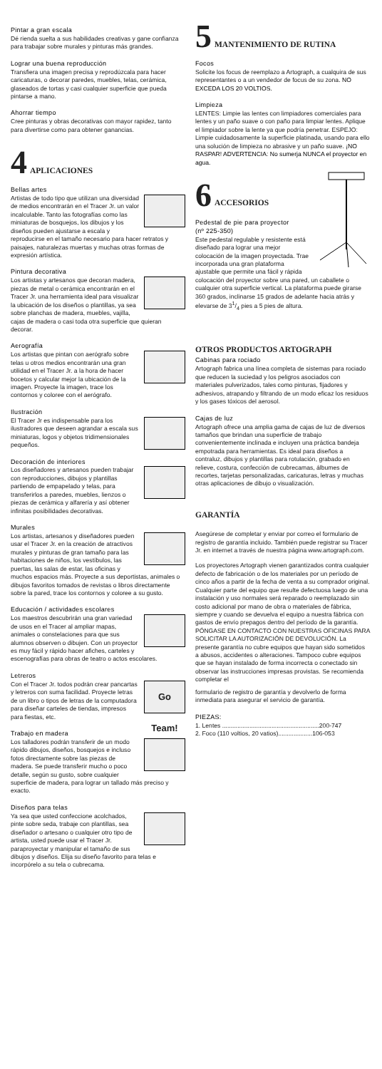Pintar a gran escala
Dé rienda suelta a sus habilidades creativas y gane confianza para trabajar sobre murales y pinturas más grandes.
Lograr una buena reproducción
Transfiera una imagen precisa y reprodúzcala para hacer caricaturas, o decorar paredes, muebles, telas, cerámica, glaseados de tortas y casi cualquier superficie que pueda pintarse a mano.
Ahorrar tiempo
Cree pinturas y obras decorativas con mayor rapidez, tanto para divertirse como para obtener ganancias.
4 APLICACIONES
Bellas artes
Artistas de todo tipo que utilizan una diversidad de medios encontrarán en el Tracer Jr. un valor incalculable. Tanto las fotografías como las miniaturas de bosquejos, los dibujos y los diseños pueden ajustarse a escala y reproducirse en el tamaño necesario para hacer retratos y paisajes, naturalezas muertas y muchas otras formas de expresión artística.
Pintura decorativa
Los artistas y artesanos que decoran madera, piezas de metal o cerámica encontrarán en el Tracer Jr. una herramienta ideal para visualizar la ubicación de los diseños o plantillas, ya sea sobre planchas de madera, muebles, vajilla, cajas de madera o casi toda otra superficie que quieran decorar.
Aerografía
Los artistas que pintan con aerógrafo sobre telas u otros medios encontrarán una gran utilidad en el Tracer Jr. a la hora de hacer bocetos y calcular mejor la ubicación de la imagen. Proyecte la imagen, trace los contornos y coloree con el aerógrafo.
Ilustración
El Tracer Jr es indispensable para los ilustradores que deseen agrandar a escala sus miniaturas, logos y objetos tridimensionales pequeños.
Decoración de interiores
Los diseñadores y artesanos pueden trabajar con reproducciones, dibujos y plantillas partiendo de empapelado y telas, para transferirlos a paredes, muebles, lienzos o piezas de cerámica y alfarería y así obtener infinitas posibilidades decorativas.
Murales
Los artistas, artesanos y diseñadores pueden usar el Tracer Jr. en la creación de atractivos murales y pinturas de gran tamaño para las habitaciones de niños, los vestíbulos, las puertas, las salas de estar, las oficinas y muchos espacios más. Proyecte a sus deportistas, animales o dibujos favoritos tomados de revistas o libros directamente sobre la pared, trace los contornos y coloree a su gusto.
Educación / actividades escolares
Los maestros descubrirán una gran variedad de usos en el Tracer al ampliar mapas, animales o constelaciones para que sus alumnos observen o dibujen. Con un proyector es muy fácil y rápido hacer afiches, carteles y escenografías para obras de teatro o actos escolares.
Letreros
Go Team! Con el Tracer Jr. todos podrán crear pancartas y letreros con suma facilidad. Proyecte letras de un libro o tipos de letras de la computadora para diseñar carteles de tiendas, impresos para fiestas, etc.
Trabajo en madera
Los talladores podrán transferir de un modo rápido dibujos, diseños, bosquejos e incluso fotos directamente sobre las piezas de madera. Se puede transferir mucho o poco detalle, según su gusto, sobre cualquier superficie de madera, para lograr un tallado más preciso y exacto.
Diseños para telas
Ya sea que usted confeccione acolchados, pinte sobre seda, trabaje con plantillas, sea diseñador o artesano o cualquier otro tipo de artista, usted puede usar el Tracer Jr. paraproyectar y manipular el tamaño de sus dibujos y diseños. Elija su diseño favorito para telas e incorpórelo a su tela o cubrecama.
5 MANTENIMIENTO DE RUTINA
Focos
Solicite los focus de reemplazo a Artograph, a cualquira de sus representantes o a un vendedor de focus de su zona. NO EXCEDA LOS 20 VOLTIOS.
Limpieza
LENTES: Limpie las lentes con limpiadores comerciales para lentes y un paño suave o con paño para limpiar lentes. Aplique el limpiador sobre la lente ya que podría penetrar. ESPEJO: Limpie cuidadosamente la superficie platinada, usando para ello una solución de limpieza no abrasive y un paño suave. ¡NO RASPAR! ADVERTENCIA: No sumerja NUNCA el proyector en agua.
6 ACCESORIOS
Pedestal de pie para proyector
(nº 225-350)
Este pedestal regulable y resistente está diseñado para lograr una mejor colocación de la imagen proyectada. Trae incorporada una gran plataforma ajustable que permite una fácil y rápida colocación del proyector sobre una pared, un caballete o cualquier otra superficie vertical. La plataforma puede girarse 360 grados, inclinarse 15 grados de adelante hacia atrás y elevarse de 31/4 pies a 5 pies de altura.
OTROS PRODUCTOS ARTOGRAPH
Cabinas para rociado
Artograph fabrica una línea completa de sistemas para rociado que reducen la suciedad y los peligros asociados con materiales pulverizados, tales como pinturas, fijadores y adhesivos, atrapando y filtrando de un modo eficaz los residuos y los gases tóxicos del aerosol.
Cajas de luz
Artograph ofrece una amplia gama de cajas de luz de diversos tamaños que brindan una superficie de trabajo convenientemente inclinada e incluyen una práctica bandeja empotrada para herramientas. Es ideal para diseños a contraluz, dibujos y plantillas para rotulación, grabado en relieve, costura, confección de cubrecamas, álbumes de recortes, tarjetas personalizadas, caricaturas, letras y muchas otras aplicaciones de dibujo o visualización.
GARANTÍA
Asegúrese de completar y enviar por correo el formulario de registro de garantía incluido. También puede registrar su Tracer Jr. en internet a través de nuestra página www.artograph.com.
Los proyectores Artograph vienen garantizados contra cualquier defecto de fabricación o de los materiales por un período de cinco años a partir de la fecha de venta a su comprador original. Cualquier parte del equipo que resulte defectuosa luego de una instalación y uso normales será reparado o reemplazado sin costo adicional por mano de obra o materiales de fábrica, siempre y cuando se devuelva el equipo a nuestra fábrica con gastos de envío prepagos dentro del período de la garantía. PÓNGASE EN CONTACTO CON NUESTRAS OFICINAS PARA SOLICITAR LA AUTORIZACIÓN DE DEVOLUCIÓN. La presente garantía no cubre equipos que hayan sido sometidos a abusos, accidentes o alteraciones. Tampoco cubre equipos que se hayan instalado de forma incorrecta o conectado sin observar las instrucciones impresas provistas. Se recomienda completar el
formulario de registro de garantía y devolverlo de forma inmediata para asegurar el servicio de garantía.
PIEZAS:
1. Lentes .........................................................200-747
2. Foco (110 voltios, 20 vatios)....................106-053